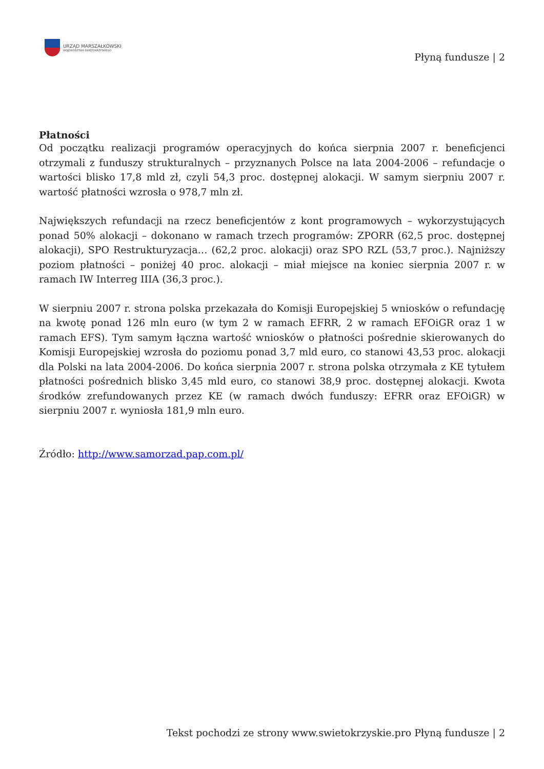URZĄD MARSZAŁKOWSKI
WOJEWÓDZTWA ŚWIĘTOKRZYSKIEGO
Płyną fundusze | 2
Płatności
Od początku realizacji programów operacyjnych do końca sierpnia 2007 r. beneficjenci otrzymali z funduszy strukturalnych – przyznanych Polsce na lata 2004-2006 – refundacje o wartości blisko 17,8 mld zł, czyli 54,3 proc. dostępnej alokacji. W samym sierpniu 2007 r. wartość płatności wzrosła o 978,7 mln zł.
Największych refundacji na rzecz beneficjentów z kont programowych – wykorzystujących ponad 50% alokacji – dokonano w ramach trzech programów: ZPORR (62,5 proc. dostępnej alokacji), SPO Restrukturyzacja… (62,2 proc. alokacji) oraz SPO RZL (53,7 proc.). Najniższy poziom płatności – poniżej 40 proc. alokacji – miał miejsce na koniec sierpnia 2007 r. w ramach IW Interreg IIIA (36,3 proc.).
W sierpniu 2007 r. strona polska przekazała do Komisji Europejskiej 5 wniosków o refundację na kwotę ponad 126 mln euro (w tym 2 w ramach EFRR, 2 w ramach EFOiGR oraz 1 w ramach EFS). Tym samym łączna wartość wniosków o płatności pośrednie skierowanych do Komisji Europejskiej wzrosła do poziomu ponad 3,7 mld euro, co stanowi 43,53 proc. alokacji dla Polski na lata 2004-2006. Do końca sierpnia 2007 r. strona polska otrzymała z KE tytułem płatności pośrednich blisko 3,45 mld euro, co stanowi 38,9 proc. dostępnej alokacji. Kwota środków zrefundowanych przez KE (w ramach dwóch funduszy: EFRR oraz EFOiGR) w sierpniu 2007 r. wyniosła 181,9 mln euro.
Źródło: http://www.samorzad.pap.com.pl/
Tekst pochodzi ze strony www.swietokrzyskie.pro Płyną fundusze | 2